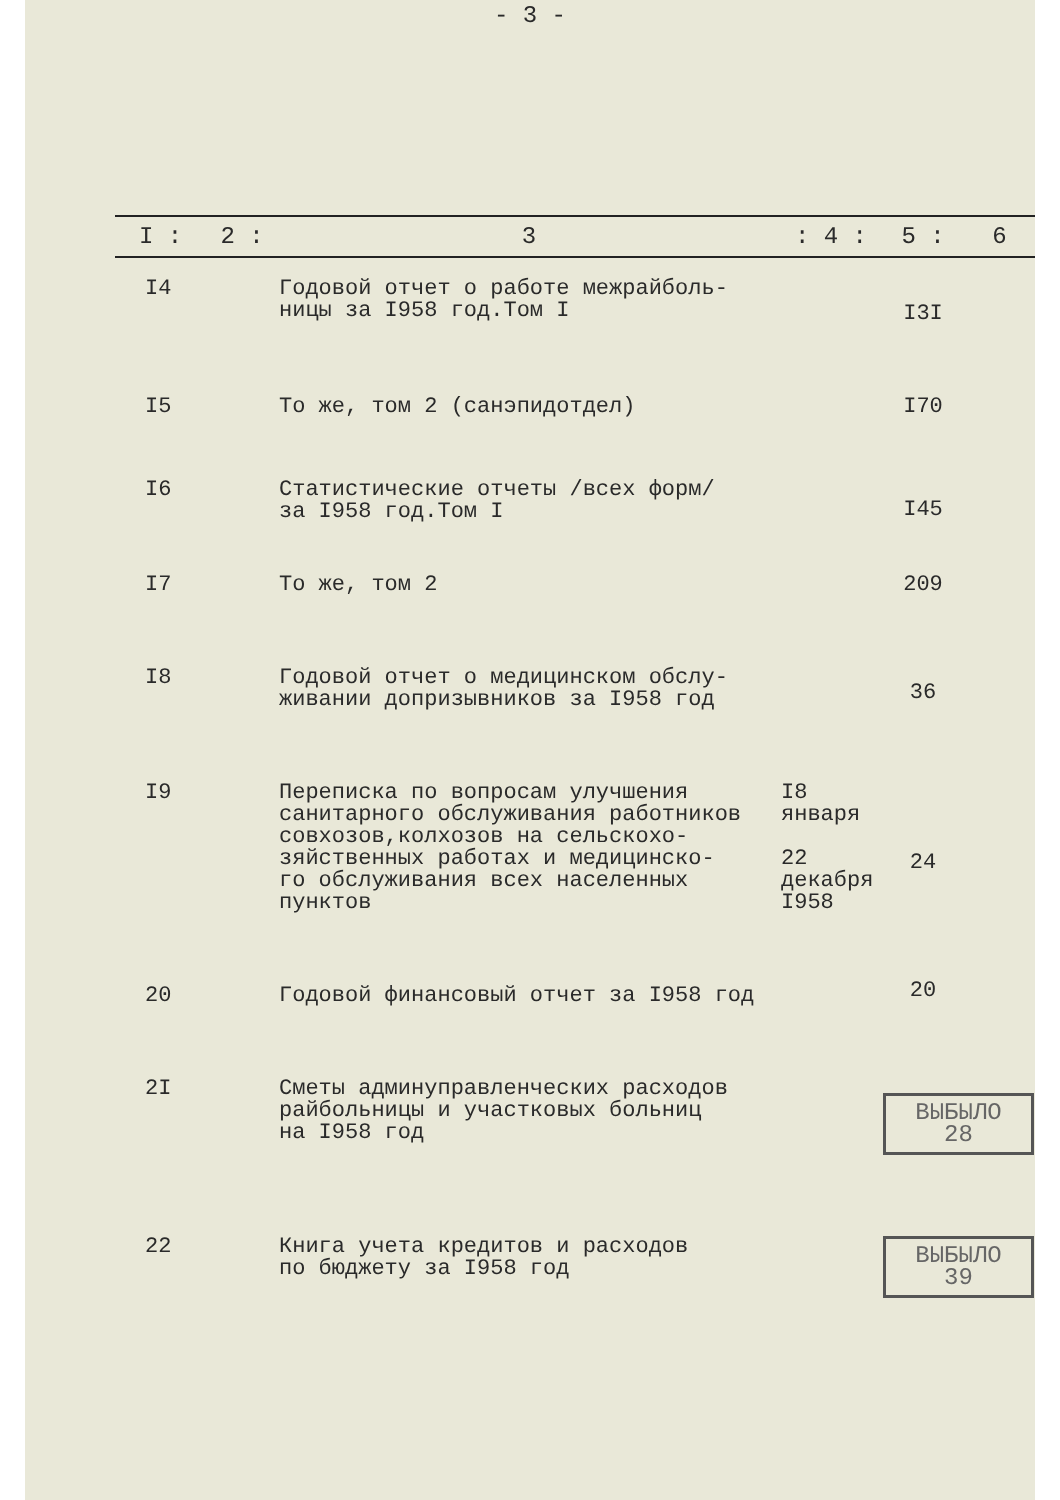- 3 -
| I : | 2 : | 3 | : 4 : | 5 : | 6 |
| --- | --- | --- | --- | --- | --- |
| I4 | | Годовой отчет о работе межрайболь- ницы за I958 год.Том I | | I3I | |
| I5 | | То же, том 2 (санэпидотдел) | | I70 | |
| I6 | | Статистические отчеты /всех форм/ за I958 год.Том I | | I45 | |
| I7 | | То же, том 2 | | 209 | |
| I8 | | Годовой отчет о медицинском обслу- живании допризывников за I958 год | | 36 | |
| I9 | | Переписка по вопросам улучшения санитарного обслуживания работников совхозов,колхозов на сельскохо- зяйственных работах и медицинско- го обслуживания всех населенных пунктов | I8 января 22 декабря I958 | 24 | |
| 20 | | Годовой финансовый отчет за I958 год | | 20 | |
| 2I | | Сметы админуправленческих расходов райбольницы и участковых больниц на I958 год | | ВЫБЫЛО 28 | |
| 22 | | Книга учета кредитов и расходов по бюджету за I958 год | | ВЫБЫЛО 39 | |